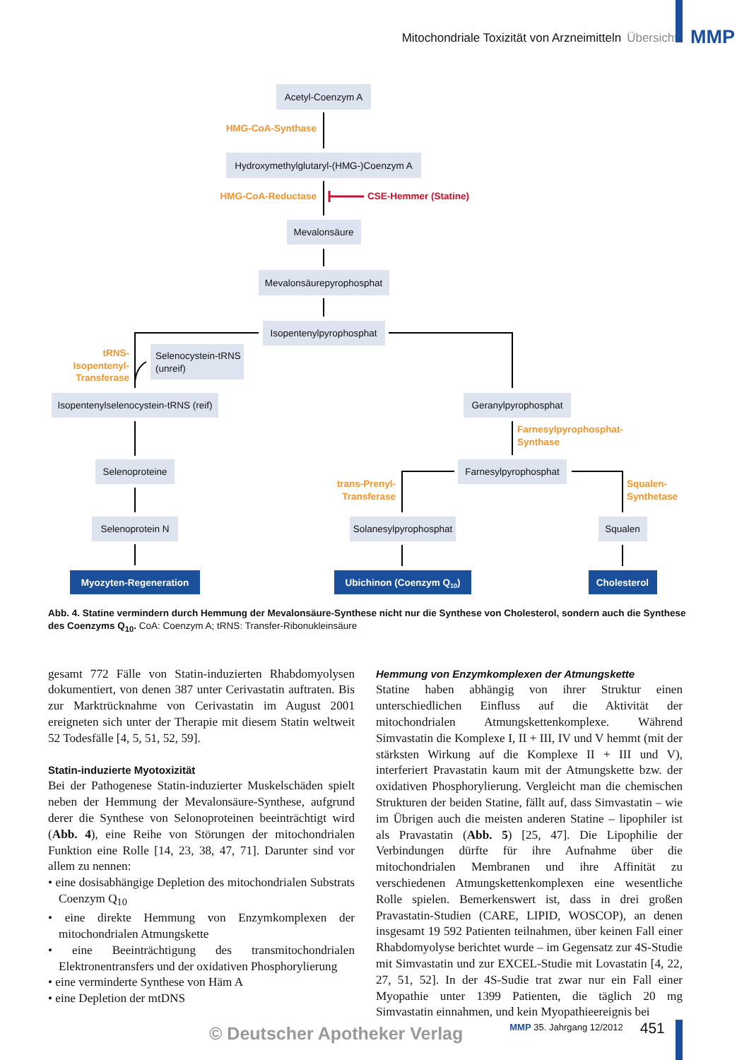Mitochondriale Toxizität von Arzneimitteln Übersicht MMP
Acetyl-Coenzym A
Hydroxymethylglutaryl-(HMG-)Coenzym A
Mevalonsäure
Mevalonsäurepyrophosphat
Isopentenylpyrophosphat
Selenocystein-tRNS
(unreif)
Isopentenylselenocystein-tRNS (reif)
Geranylpyrophosphat
Selenoproteine
Farnesylpyrophosphat
Selenoprotein N
Solanesylpyrophosphat
Squalen
Myozyten-Regeneration
Ubichinon (Coenzym Q10)
Cholesterol
HMG-CoA-Synthase
HMG-CoA-Reductase
tRNS-
Isopentenyl-
Transferase
Farnesylpyrophosphat-
Synthase
trans-Prenyl-
Transferase
Squalen-
Synthetase
CSE-Hemmer (Statine)
Abb. 4. Statine vermindern durch Hemmung der Mevalonsäure-Synthese nicht nur die Synthese von Cholesterol, sondern auch die Synthese des Coenzyms Q<sub>10</sub>. CoA: Coenzym A; tRNS: Transfer-Ribonukleinsäure
gesamt 772 Fälle von Statin-induzierten Rhabdomyolysen dokumentiert, von denen 387 unter Cerivastatin auftraten. Bis zur Marktrücknahme von Cerivastatin im August 2001 ereigneten sich unter der Therapie mit diesem Statin weltweit 52 Todesfälle [4, 5, 51, 52, 59].
Statin-induzierte Myotoxizität
Bei der Pathogenese Statin-induzierter Muskelschäden spielt neben der Hemmung der Mevalonsäure-Synthese, aufgrund derer die Synthese von Selonoproteinen beeinträchtigt wird (Abb. 4), eine Reihe von Störungen der mitochondrialen Funktion eine Rolle [14, 23, 38, 47, 71]. Darunter sind vor allem zu nennen:
• eine dosisabhängige Depletion des mitochondrialen Substrats Coenzym Q<sub>10</sub>
• eine direkte Hemmung von Enzymkomplexen der mitochondrialen Atmungskette
• eine Beeinträchtigung des transmitochondrialen Elektronentransfers und der oxidativen Phosphorylierung
• eine verminderte Synthese von Häm A
• eine Depletion der mtDNS
Hemmung von Enzymkomplexen der Atmungskette
Statine haben abhängig von ihrer Struktur einen unterschiedlichen Einfluss auf die Aktivität der mitochondrialen Atmungskettenkomplexe. Während Simvastatin die Komplexe I, II + III, IV und V hemmt (mit der stärksten Wirkung auf die Komplexe II + III und V), interferiert Pravastatin kaum mit der Atmungskette bzw. der oxidativen Phosphorylierung. Vergleicht man die chemischen Strukturen der beiden Statine, fällt auf, dass Simvastatin – wie im Übrigen auch die meisten anderen Statine – lipophiler ist als Pravastatin (Abb. 5) [25, 47]. Die Lipophilie der Verbindungen dürfte für ihre Aufnahme über die mitochondrialen Membranen und ihre Affinität zu verschiedenen Atmungskettenkomplexen eine wesentliche Rolle spielen. Bemerkenswert ist, dass in drei großen Pravastatin-Studien (CARE, LIPID, WOSCOP), an denen insgesamt 19 592 Patienten teilnahmen, über keinen Fall einer Rhabdomyolyse berichtet wurde – im Gegensatz zur 4S-Studie mit Simvastatin und zur EXCEL-Studie mit Lovastatin [4, 22, 27, 51, 52]. In der 4S-Sudie trat zwar nur ein Fall einer Myopathie unter 1399 Patienten, die täglich 20 mg Simvastatin einnahmen, und kein Myopathieereignis bei
© Deutscher Apotheker Verlag MMP 35. Jahrgang 12/2012 451